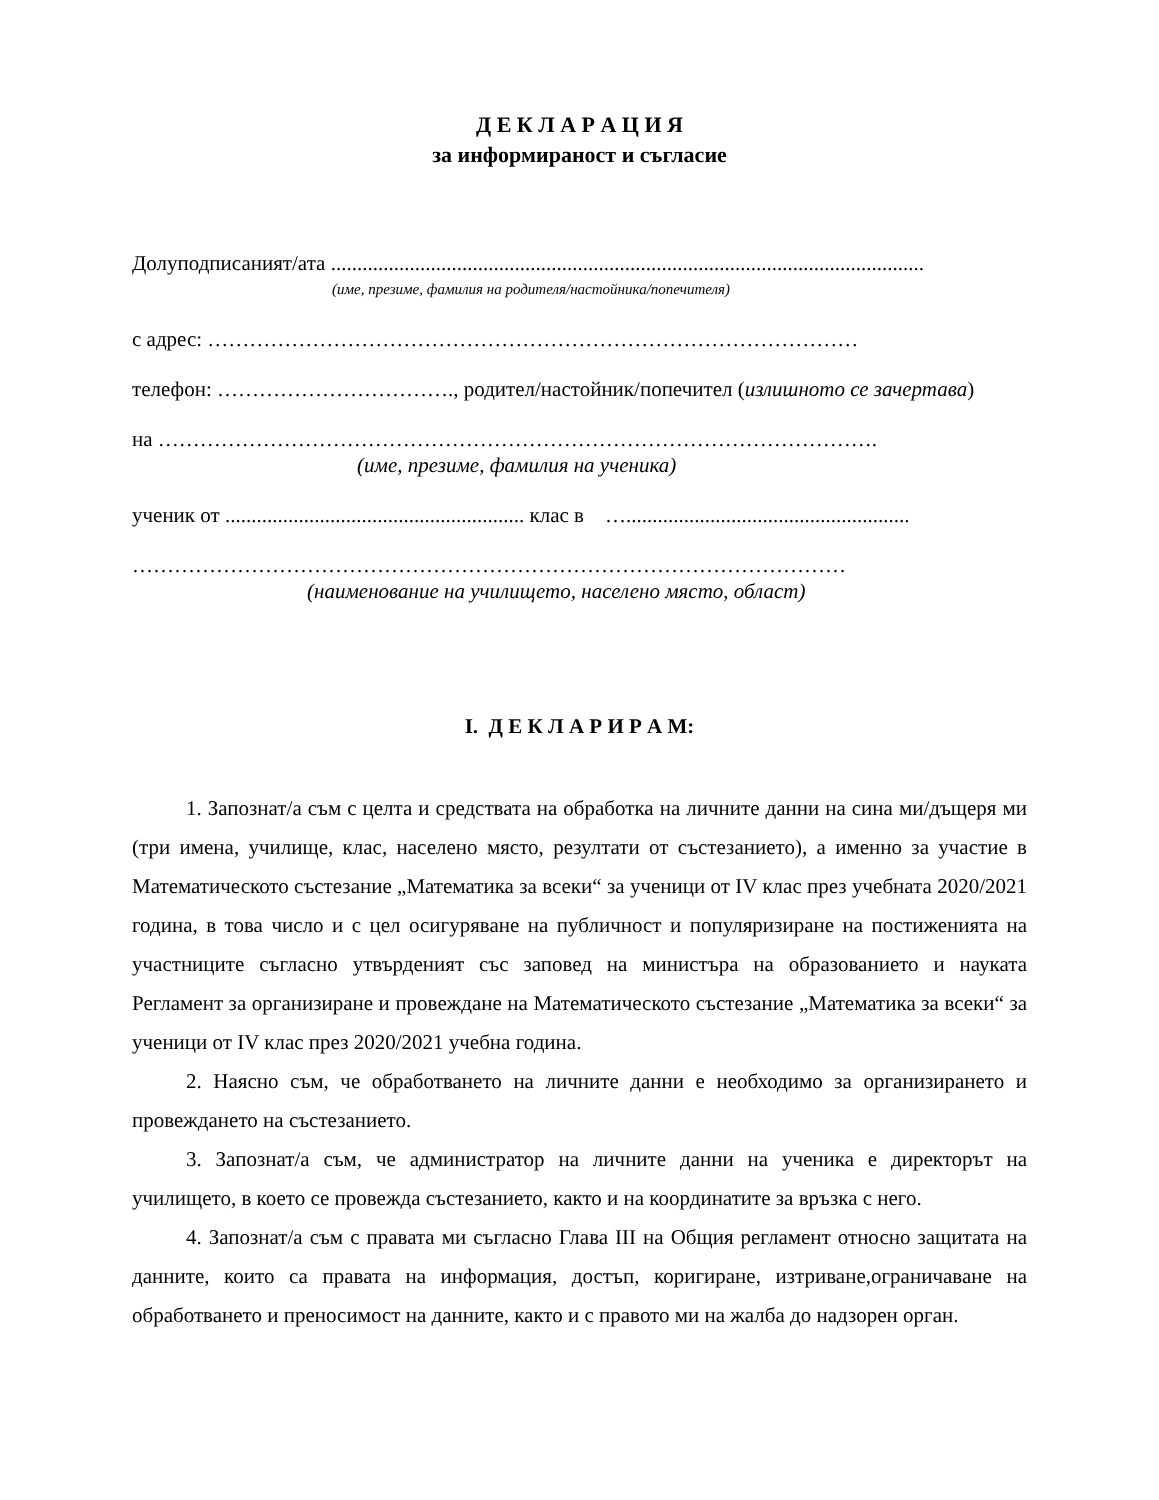Д Е К Л А Р А Ц И Я
за информираност и съгласие
Долуподписаният/ата .................................................................................................................
(име, презиме, фамилия на родителя/настойника/попечителя)
с адрес: …………………………………………………………………………………
телефон: ……………………………., родител/настойник/попечител (излишното се зачертава)
на ………………………………………………………………………………………….
(име, презиме, фамилия на ученика)
ученик от ......................................................... клас в …......................................................
…………………………………………………………………………………………
(наименование на училището, населено място, област)
I. Д Е К Л А Р И Р А М:
1. Запознат/а съм с целта и средствата на обработка на личните данни на сина ми/дъщеря ми (три имена, училище, клас, населено място, резултати от състезанието), а именно за участие в Математическото състезание „Математика за всеки“ за ученици от IV клас през учебната 2020/2021 година, в това число и с цел осигуряване на публичност и популяризиране на постиженията на участниците съгласно утвърденият със заповед на министъра на образованието и науката Регламент за организиране и провеждане на Математическото състезание „Математика за всеки“ за ученици от IV клас през 2020/2021 учебна година.
2. Наясно съм, че обработването на личните данни е необходимо за организирането и провеждането на състезанието.
3. Запознат/а съм, че администратор на личните данни на ученика е директорът на училището, в което се провежда състезанието, както и на координатите за връзка с него.
4. Запознат/а съм с правата ми съгласно Глава III на Общия регламент относно защитата на данните, които са правата на информация, достъп, коригиране, изтриване,ограничаване на обработването и преносимост на данните, както и с правото ми на жалба до надзорен орган.